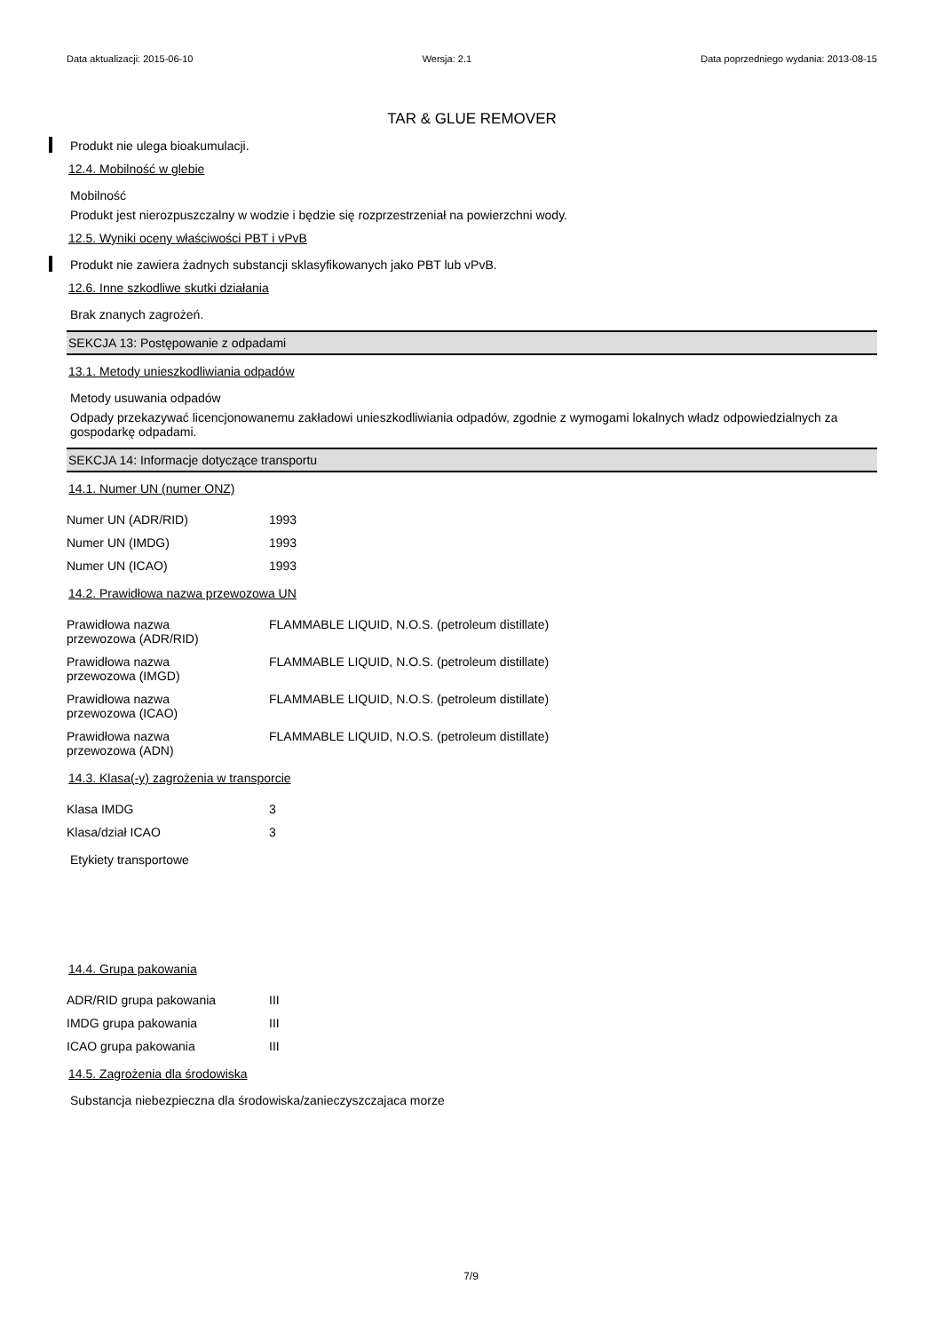Data aktualizacji: 2015-06-10 Wersja: 2.1 Data poprzedniego wydania: 2013-08-15
TAR & GLUE REMOVER
Produkt nie ulega bioakumulacji.
12.4. Mobilność w glebie
Mobilność
Produkt jest nierozpuszczalny w wodzie i będzie się rozprzestrzeniał na powierzchni wody.
12.5. Wyniki oceny właściwości PBT i vPvB
Produkt nie zawiera żadnych substancji sklasyfikowanych jako PBT lub vPvB.
12.6. Inne szkodliwe skutki działania
Brak znanych zagrożeń.
SEKCJA 13: Postępowanie z odpadami
13.1. Metody unieszkodliwiania odpadów
Metody usuwania odpadów
Odpady przekazywać licencjonowanemu zakładowi unieszkodliwiania odpadów, zgodnie z wymogami lokalnych władz odpowiedzialnych za gospodarkę odpadami.
SEKCJA 14: Informacje dotyczące transportu
14.1. Numer UN (numer ONZ)
| Numer UN (ADR/RID) | 1993 |
| Numer UN (IMDG) | 1993 |
| Numer UN (ICAO) | 1993 |
14.2. Prawidłowa nazwa przewozowa UN
| Prawidłowa nazwa przewozowa (ADR/RID) | FLAMMABLE LIQUID, N.O.S. (petroleum distillate) |
| Prawidłowa nazwa przewozowa (IMGD) | FLAMMABLE LIQUID, N.O.S. (petroleum distillate) |
| Prawidłowa nazwa przewozowa (ICAO) | FLAMMABLE LIQUID, N.O.S. (petroleum distillate) |
| Prawidłowa nazwa przewozowa (ADN) | FLAMMABLE LIQUID, N.O.S. (petroleum distillate) |
14.3. Klasa(-y) zagrożenia w transporcie
| Klasa IMDG | 3 |
| Klasa/dział ICAO | 3 |
Etykiety transportowe
14.4. Grupa pakowania
| ADR/RID grupa pakowania | III |
| IMDG grupa pakowania | III |
| ICAO grupa pakowania | III |
14.5. Zagrożenia dla środowiska
Substancja niebezpieczna dla środowiska/zanieczyszczajaca morze
7/9